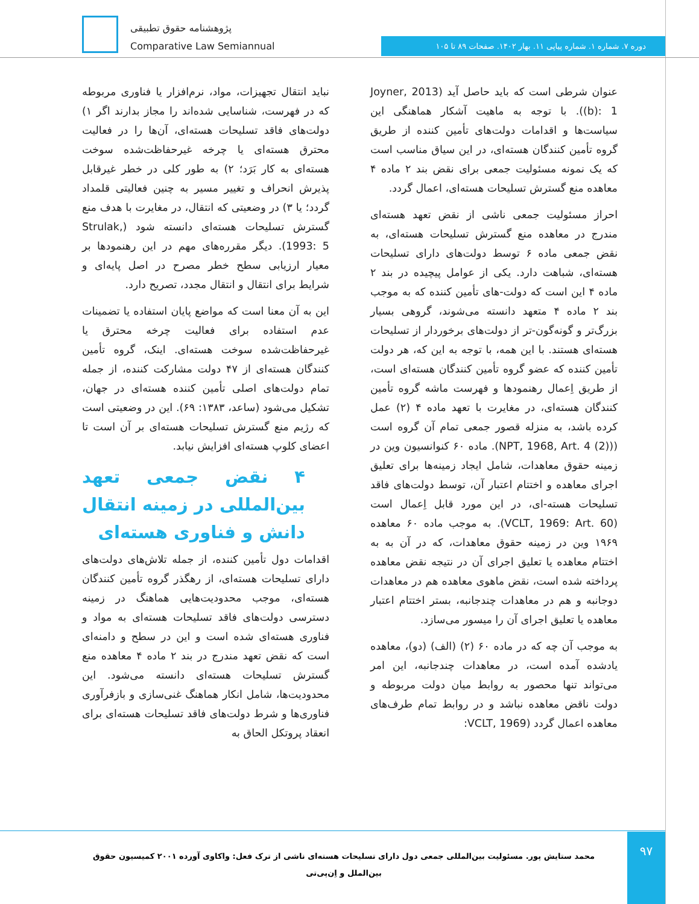پژوهشنامه حقوق تطبیقی
Comparative Law Semiannual
دوره ۷. شماره ۱. شماره پیاپی ۱۱. بهار ۱۴۰۲. صفحات ۸۹ تا ۱۰۵
نباید انتقال تجهیزات، مواد، نرم‌افزار یا فناوری مربوطه که در فهرست، شناسایی شده‌اند را مجاز بدارند اگر ۱) دولت‌های فاقد تسلیحات هسته‌ای، آن‌ها را در فعالیت محترق هسته‌ای یا چرخه غیرحفاظت‌شده سوخت هسته‌ای به کار بَرَد؛ ۲) به طور کلی در خطر غیرقابل پذیرش انحراف و تغییر مسیر به چنین فعالیتی قلمداد گردد؛ یا ۳) در وضعیتی که انتقال، در مغایرت با هدف منع گسترش تسلیحات هسته‌ای دانسته شود (Strulak, 1993: 5). دیگر مقرره‌های مهم در این رهنمودها بر معیار ارزیابی سطح خطر مصرح در اصل پایه‌ای و شرایط برای انتقال و انتقال مجدد، تصریح دارد.
این به آن معنا است که مواضع پایان استفاده یا تضمینات عدم استفاده برای فعالیت چرخه محترق یا غیرحفاظت‌شده سوخت هسته‌ای. اینک، گروه تأمین کنندگان هسته‌ای از ۴۷ دولت مشارکت کننده، از جمله تمام دولت‌های اصلی تأمین کننده هسته‌ای در جهان، تشکیل می‌شود (ساعد، ۱۳۸۳: ۶۹). این در وضعیتی است که رژیم منع گسترش تسلیحات هسته‌ای بر آن است تا اعضای کلوپ هسته‌ای افزایش نیابد.
۴ نقض جمعی تعهد بین‌المللی در زمینه انتقال دانش و فناوری هسته‌ای
اقدامات دول تأمین کننده، از جمله تلاش‌های دولت‌های دارای تسلیحات هسته‌ای، از رهگذر گروه تأمین کنندگان هسته‌ای، موجب محدودیت‌هایی هماهنگ در زمینه دسترسی دولت‌های فاقد تسلیحات هسته‌ای به مواد و فناوری هسته‌ای شده است و این در سطح و دامنه‌ای است که نقض تعهد مندرج در بند ۲ ماده ۴ معاهده منع گسترش تسلیحات هسته‌ای دانسته می‌شود. این محدودیت‌ها، شامل انکار هماهنگ غنی‌سازی و بازفرآوری فناوری‌ها و شرط دولت‌های فاقد تسلیحات هسته‌ای برای انعقاد پروتکل الحاق به
عنوان شرطی است که باید حاصل آید (Joyner, 2013 (b): 1). با توجه به ماهیت آشکار هماهنگی این سیاست‌ها و اقدامات دولت‌های تأمین کننده از طریق گروه تأمین کنندگان هسته‌ای، در این سیاق مناسب است که یک نمونه مسئولیت جمعی برای نقض بند ۲ ماده ۴ معاهده منع گسترش تسلیحات هسته‌ای، اعمال گردد.
احراز مسئولیت جمعی ناشی از نقض تعهد هسته‌ای مندرج در معاهده منع گسترش تسلیحات هسته‌ای، به نقض جمعی ماده ۶ توسط دولت‌های دارای تسلیحات هسته‌ای، شباهت دارد. یکی از عوامل پیچیده در بند ۲ ماده ۴ این است که دولت-های تأمین کننده که به موجب بند ۲ ماده ۴ متعهد دانسته می‌شوند، گروهی بسیار بزرگ‌تر و گونه‌گون-تر از دولت‌های برخوردار از تسلیحات هسته‌ای هستند. با این همه، با توجه به این که، هر دولت تأمین کننده که عضو گروه تأمین کنندگان هسته‌ای است، از طریق اِعمال رهنمودها و فهرست ماشه گروه تأمین کنندگان هسته‌ای، در مغایرت با تعهد ماده ۴ (۲) عمل کرده باشد، به منزله قصور جمعی تمام آن گروه است ((NPT, 1968, Art. 4 (2)). ماده ۶۰ کنوانسیون وین در زمینه حقوق معاهدات، شامل ایجاد زمینه‌ها برای تعلیق اجرای معاهده و اختتام اعتبار آن، توسط دولت‌های فاقد تسلیحات هسته-ای، در این مورد قابل اِعمال است (VCLT, 1969: Art. 60). به موجب ماده ۶۰ معاهده ۱۹۶۹ وین در زمینه حقوق معاهدات، که در آن به به اختتام معاهده یا تعلیق اجرای آن در نتیجه نقض معاهده پرداخته شده است، نقض ماهوی معاهده هم در معاهدات دوجانبه و هم در معاهدات چندجانبه، بستر اختتام اعتبار معاهده یا تعلیق اجرای آن را میسور می‌سازد.
به موجب آن چه که در ماده ۶۰ (۲) (الف) (دو)، معاهده یادشده آمده است، در معاهدات چندجانبه، این امر می‌تواند تنها محصور به روابط میان دولت مربوطه و دولت ناقض معاهده نباشد و در روابط تمام طرف‌های معاهده اعمال گردد (VCLT, 1969:
محمد ستایش پور. مسئولیت بین‌المللی جمعی دول دارای تسلیحات هسته‌ای ناشی از ترک فعل: واکاوی آورده ۲۰۰۱ کمیسیون حقوق بین‌الملل و اِن‌پی‌تی
۹۷